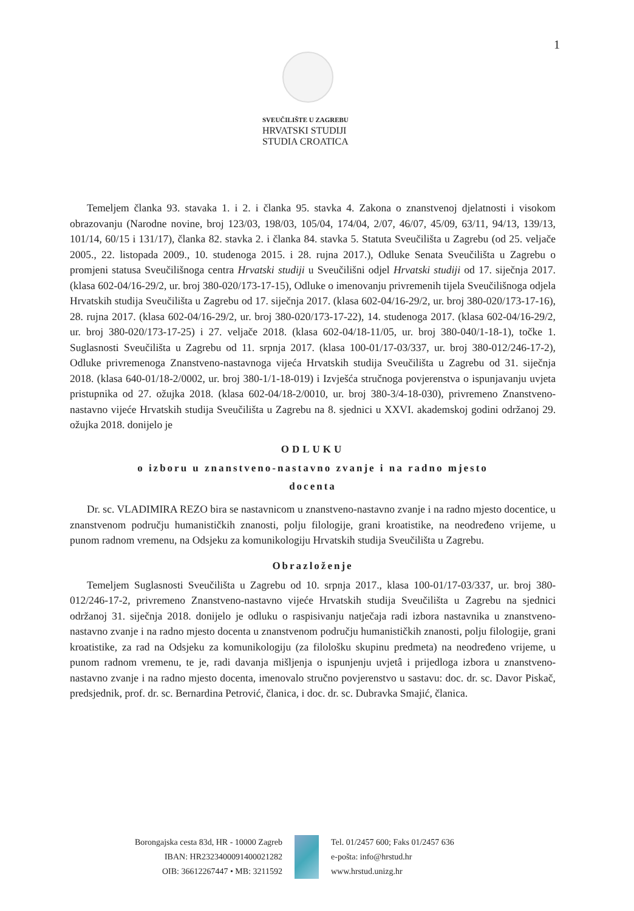1
SVEUČILIŠTE U ZAGREBU
HRVATSKI STUDIJI
STUDIA CROATICA
Temeljem članka 93. stavaka 1. i 2. i članka 95. stavka 4. Zakona o znanstvenoj djelatnosti i visokom obrazovanju (Narodne novine, broj 123/03, 198/03, 105/04, 174/04, 2/07, 46/07, 45/09, 63/11, 94/13, 139/13, 101/14, 60/15 i 131/17), članka 82. stavka 2. i članka 84. stavka 5. Statuta Sveučilišta u Zagrebu (od 25. veljače 2005., 22. listopada 2009., 10. studenoga 2015. i 28. rujna 2017.), Odluke Senata Sveučilišta u Zagrebu o promjeni statusa Sveučilišnoga centra Hrvatski studiji u Sveučilišni odjel Hrvatski studiji od 17. siječnja 2017. (klasa 602-04/16-29/2, ur. broj 380-020/173-17-15), Odluke o imenovanju privremenih tijela Sveučilišnoga odjela Hrvatskih studija Sveučilišta u Zagrebu od 17. siječnja 2017. (klasa 602-04/16-29/2, ur. broj 380-020/173-17-16), 28. rujna 2017. (klasa 602-04/16-29/2, ur. broj 380-020/173-17-22), 14. studenoga 2017. (klasa 602-04/16-29/2, ur. broj 380-020/173-17-25) i 27. veljače 2018. (klasa 602-04/18-11/05, ur. broj 380-040/1-18-1), točke 1. Suglasnosti Sveučilišta u Zagrebu od 11. srpnja 2017. (klasa 100-01/17-03/337, ur. broj 380-012/246-17-2), Odluke privremenoga Znanstveno-nastavnoga vijeća Hrvatskih studija Sveučilišta u Zagrebu od 31. siječnja 2018. (klasa 640-01/18-2/0002, ur. broj 380-1/1-18-019) i Izvješća stručnoga povjerenstva o ispunjavanju uvjeta pristupnika od 27. ožujka 2018. (klasa 602-04/18-2/0010, ur. broj 380-3/4-18-030), privremeno Znanstveno-nastavno vijeće Hrvatskih studija Sveučilišta u Zagrebu na 8. sjednici u XXVI. akademskoj godini održanoj 29. ožujka 2018. donijelo je
ODLUKU
o izboru u znanstveno-nastavno zvanje i na radno mjesto
docenta
Dr. sc. VLADIMIRA REZO bira se nastavnicom u znanstveno-nastavno zvanje i na radno mjesto docentice, u znanstvenom području humanističkih znanosti, polju filologije, grani kroatistike, na neodređeno vrijeme, u punom radnom vremenu, na Odsjeku za komunikologiju Hrvatskih studija Sveučilišta u Zagrebu.
Obrazloženje
Temeljem Suglasnosti Sveučilišta u Zagrebu od 10. srpnja 2017., klasa 100-01/17-03/337, ur. broj 380-012/246-17-2, privremeno Znanstveno-nastavno vijeće Hrvatskih studija Sveučilišta u Zagrebu na sjednici održanoj 31. siječnja 2018. donijelo je odluku o raspisivanju natječaja radi izbora nastavnika u znanstveno-nastavno zvanje i na radno mjesto docenta u znanstvenom području humanističkih znanosti, polju filologije, grani kroatistike, za rad na Odsjeku za komunikologiju (za filološku skupinu predmeta) na neodređeno vrijeme, u punom radnom vremenu, te je, radi davanja mišljenja o ispunjenju uvjetâ i prijedloga izbora u znanstveno-nastavno zvanje i na radno mjesto docenta, imenovalo stručno povjerenstvo u sastavu: doc. dr. sc. Davor Piskač, predsjednik, prof. dr. sc. Bernardina Petrović, članica, i doc. dr. sc. Dubravka Smajić, članica.
Borongajska cesta 83d, HR - 10000 Zagreb
IBAN: HR2323400091400021282
OIB: 36612267447 • MB: 3211592
Tel. 01/2457 600; Faks 01/2457 636
e-pošta: info@hrstud.hr
www.hrstud.unizg.hr